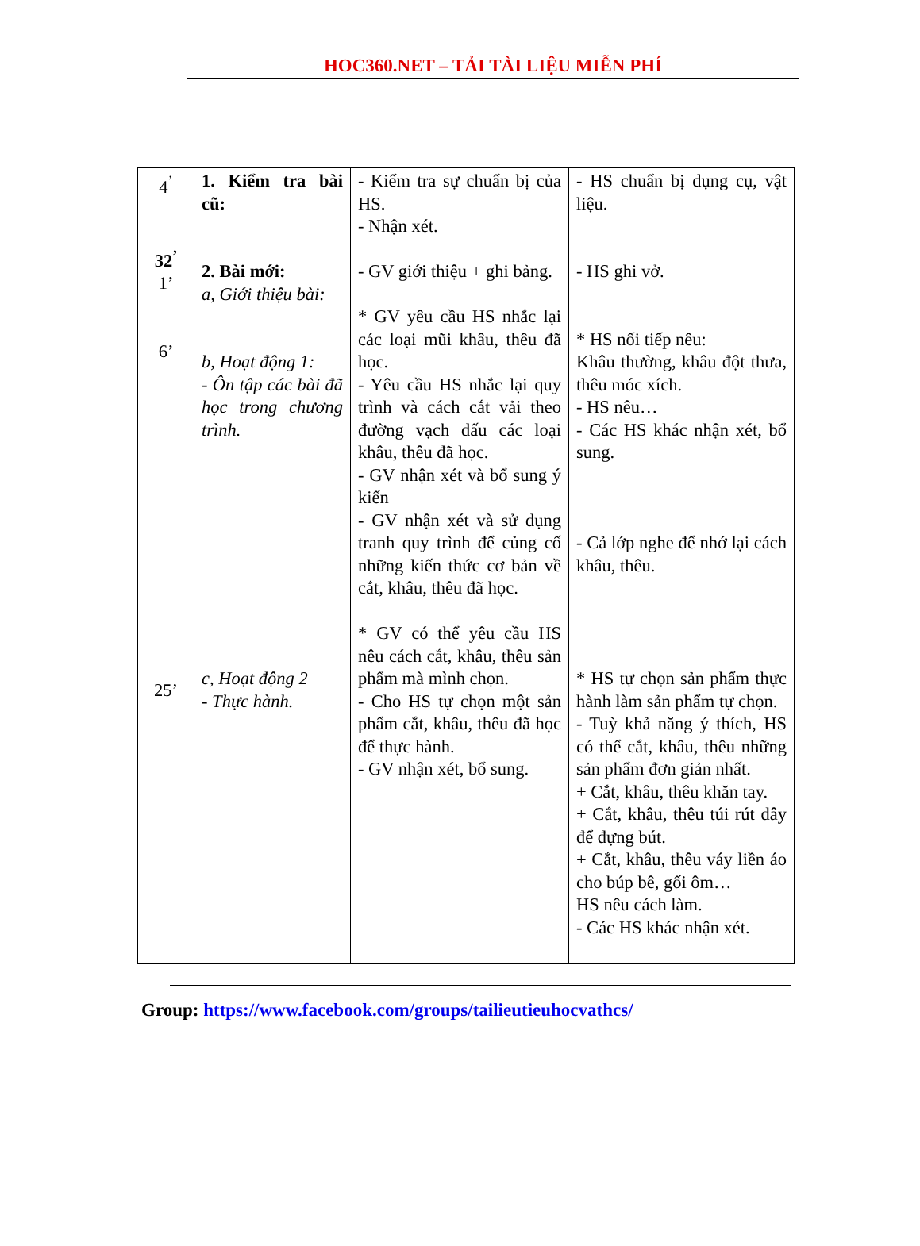HOC360.NET – TẢI TÀI LIỆU MIỄN PHÍ
| 4<sup>’</sup> 32<sup>’</sup> 1’ 6’ 25’ | 1. Kiểm tra bài cũ: 2. Bài mới: a, Giới thiệu bài: b, Hoạt động 1: - Ôn tập các bài đã học trong chương trình. c, Hoạt động 2 - Thực hành. | - Kiểm tra sự chuẩn bị của HS. - Nhận xét. - GV giới thiệu + ghi bảng. * GV yêu cầu HS nhắc lại các loại mũi khâu, thêu đã học. - Yêu cầu HS nhắc lại quy trình và cách cắt vải theo đường vạch dấu các loại khâu, thêu đã học. - GV nhận xét và bổ sung ý kiến - GV nhận xét và sử dụng tranh quy trình để củng cố những kiến thức cơ bản về cắt, khâu, thêu đã học. * GV có thể yêu cầu HS nêu cách cắt, khâu, thêu sản phẩm mà mình chọn. - Cho HS tự chọn một sản phẩm cắt, khâu, thêu đã học để thực hành. - GV nhận xét, bổ sung. | - HS chuẩn bị dụng cụ, vật liệu. - HS ghi vở. * HS nối tiếp nêu: Khâu thường, khâu đột thưa, thêu móc xích. - HS nêu… - Các HS khác nhận xét, bổ sung. - Cả lớp nghe để nhớ lại cách khâu, thêu. * HS tự chọn sản phẩm thực hành làm sản phẩm tự chọn. - Tuỳ khả năng ý thích, HS có thể cắt, khâu, thêu những sản phẩm đơn giản nhất. + Cắt, khâu, thêu khăn tay. + Cắt, khâu, thêu túi rút dây để đựng bút. + Cắt, khâu, thêu váy liền áo cho búp bê, gối ôm… HS nêu cách làm. - Các HS khác nhận xét. |
Group: https://www.facebook.com/groups/tailieutieuhocvathcs/